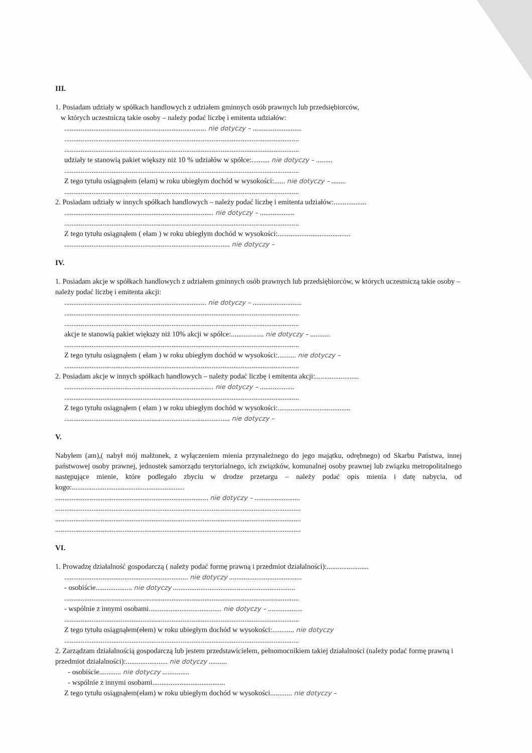III.
1. Posiadam udziały w spółkach handlowych z udziałem gminnych osób prawnych lub przedsiębiorców,
w których uczestniczą takie osoby – należy podać liczbę i emitenta udziałów:
.............................................................................. nie dotyczy – ...........................
.................................................................................................................................
.................................................................................................................................
udziały te stanowią pakiet większy niż 10 % udziałów w spółce:.......... nie dotyczy – .........
.................................................................................................................................
Z tego tytułu osiągnąłem (ełam) w roku ubiegłym dochód w wysokości:...... nie dotyczy – ........
.................................................................................................................................
2. Posiadam udziały w innych spółkach handlowych – należy podać liczbę i emitenta udziałów:..................
.................................................................................. nie dotyczy – ...................
.................................................................................................................................
Z tego tytułu osiągnąłem ( ełam ) w roku ubiegłym dochód w wysokości:........................................
........................................................................................... nie dotyczy –
IV.
1. Posiadam akcje w spółkach handlowych z udziałem gminnych osób prawnych lub przedsiębiorców, w których uczestniczą takie osoby – należy podać liczbę i emitenta akcji:
.............................................................................. nie dotyczy – ...........................
.................................................................................................................................
.................................................................................................................................
akcje te stanowią pakiet większy niż 10% akcji w spółce:.................. nie dotyczy – ...........
.................................................................................................................................
Z tego tytułu osiągnąłem ( ełam ) w roku ubiegłym dochód w wysokości:.......... nie dotyczy –
.................................................................................................................................
2. Posiadam akcje w innych spółkach handlowych – należy podać liczbę i emitenta akcji:........................
.................................................................................. nie dotyczy – ...................
.................................................................................................................................
Z tego tytułu osiągnąłem ( ełam ) w roku ubiegłym dochód w wysokości:........................................
........................................................................................... nie dotyczy –
V.
Nabyłem (am),( nabył mój małżonek, z wyłączeniem mienia przynależnego do jego majątku, odrębnego) od Skarbu Państwa, innej państwowej osoby prawnej, jednostek samorządu terytorialnego, ich związków, komunalnej osoby prawnej lub związku metropolitalnego następujące mienie, które podlegało zbyciu w drodze przetargu – należy podać opis mienia i datę nabycia, od kogo:..............................................................
.................................................................................... nie dotyczy – .........................
.......................................................................................................................................
.......................................................................................................................................
.......................................................................................................................................
VI.
1. Prowadzę działalność gospodarczą ( należy podać formę prawną i przedmiot działalności):.......................
.................................................................... nie dotyczy ........................................
- osobiście.................... nie dotyczy ...................................................................
.................................................................................................................................
- wspólnie z innymi osobami........................................ nie dotyczy – ...................
.................................................................................................................................
Z tego tytułu osiągnąłem(ełem) w roku ubiegłym dochód w wysokości:............ nie dotyczy
.................................................................................................................................
2. Zarządzam działalnością gospodarczą lub jestem przedstawicielem, pełnomocnikiem takiej działalności (należy podać formę prawną i przedmiot działalności):....................... nie dotyczy ..........
- osobiście............ nie dotyczy ...............
- wspólnie z innymi osobami........................................
Z tego tytułu osiągnąłem(ełam) w roku ubiegłym dochód w wysokości............ nie dotyczy –